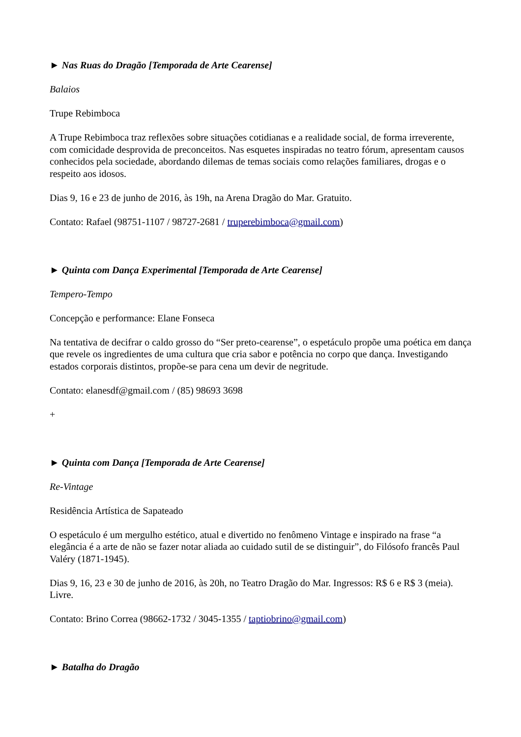► Nas Ruas do Dragão [Temporada de Arte Cearense]
Balaios
Trupe Rebimboca
A Trupe Rebimboca traz reflexões sobre situações cotidianas e a realidade social, de forma irreverente, com comicidade desprovida de preconceitos. Nas esquetes inspiradas no teatro fórum, apresentam causos conhecidos pela sociedade, abordando dilemas de temas sociais como relações familiares, drogas e o respeito aos idosos.
Dias 9, 16 e 23 de junho de 2016, às 19h, na Arena Dragão do Mar. Gratuito.
Contato: Rafael (98751-1107 / 98727-2681 / truperebimboca@gmail.com)
► Quinta com Dança Experimental [Temporada de Arte Cearense]
Tempero-Tempo
Concepção e performance: Elane Fonseca
Na tentativa de decifrar o caldo grosso do “Ser preto-cearense”, o espetáculo propõe uma poética em dança que revele os ingredientes de uma cultura que cria sabor e potência no corpo que dança. Investigando estados corporais distintos, propõe-se para cena um devir de negritude.
Contato: elanesdf@gmail.com / (85) 98693 3698
+
► Quinta com Dança [Temporada de Arte Cearense]
Re-Vintage
Residência Artística de Sapateado
O espetáculo é um mergulho estético, atual e divertido no fenômeno Vintage e inspirado na frase “a elegância é a arte de não se fazer notar aliada ao cuidado sutil de se distinguir”, do Filósofo francês Paul Valéry (1871-1945).
Dias 9, 16, 23 e 30 de junho de 2016, às 20h, no Teatro Dragão do Mar. Ingressos: R$ 6 e R$ 3 (meia). Livre.
Contato: Brino Correa (98662-1732 / 3045-1355 / taptiobrino@gmail.com)
► Batalha do Dragão